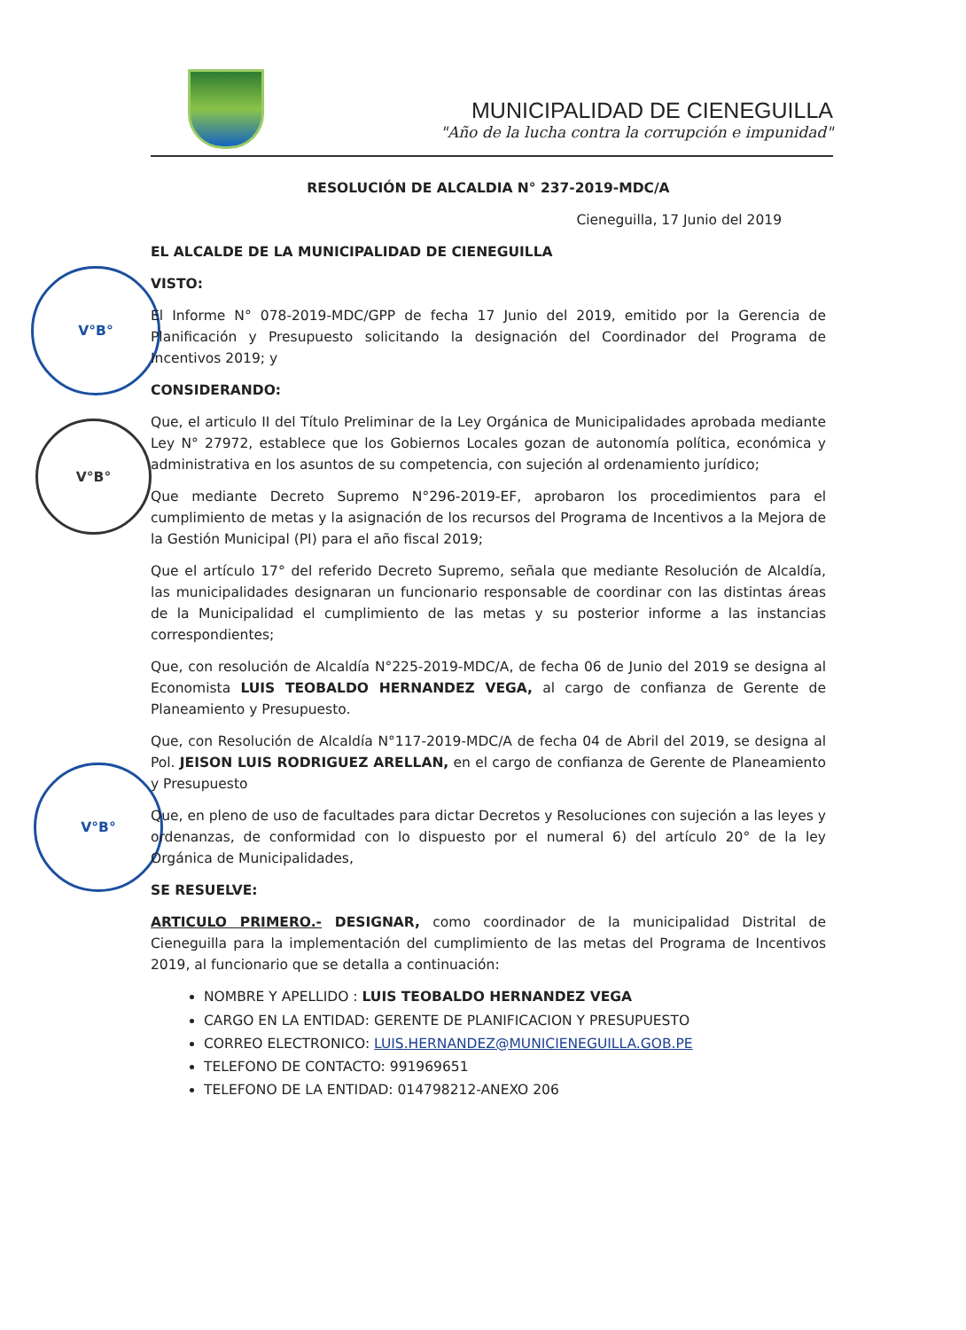MUNICIPALIDAD DE CIENEGUILLA
"Año de la lucha contra la corrupción e impunidad"
V°B°
V°B°
V°B°
RESOLUCIÓN DE ALCALDIA N° 237-2019-MDC/A
Cieneguilla, 17 Junio del 2019
EL ALCALDE DE LA MUNICIPALIDAD DE CIENEGUILLA
VISTO:
El Informe N° 078-2019-MDC/GPP de fecha 17 Junio del 2019, emitido por la Gerencia de Planificación y Presupuesto solicitando la designación del Coordinador del Programa de Incentivos 2019; y
CONSIDERANDO:
Que, el articulo II del Título Preliminar de la Ley Orgánica de Municipalidades aprobada mediante Ley N° 27972, establece que los Gobiernos Locales gozan de autonomía política, económica y administrativa en los asuntos de su competencia, con sujeción al ordenamiento jurídico;
Que mediante Decreto Supremo N°296-2019-EF, aprobaron los procedimientos para el cumplimiento de metas y la asignación de los recursos del Programa de Incentivos a la Mejora de la Gestión Municipal (PI) para el año fiscal 2019;
Que el artículo 17° del referido Decreto Supremo, señala que mediante Resolución de Alcaldía, las municipalidades designaran un funcionario responsable de coordinar con las distintas áreas de la Municipalidad el cumplimiento de las metas y su posterior informe a las instancias correspondientes;
Que, con resolución de Alcaldía N°225-2019-MDC/A, de fecha 06 de Junio del 2019 se designa al Economista LUIS TEOBALDO HERNANDEZ VEGA, al cargo de confianza de Gerente de Planeamiento y Presupuesto.
Que, con Resolución de Alcaldía N°117-2019-MDC/A de fecha 04 de Abril del 2019, se designa al Pol. JEISON LUIS RODRIGUEZ ARELLAN, en el cargo de confianza de Gerente de Planeamiento y Presupuesto
Que, en pleno de uso de facultades para dictar Decretos y Resoluciones con sujeción a las leyes y ordenanzas, de conformidad con lo dispuesto por el numeral 6) del artículo 20° de la ley Orgánica de Municipalidades,
SE RESUELVE:
ARTICULO PRIMERO.- DESIGNAR, como coordinador de la municipalidad Distrital de Cieneguilla para la implementación del cumplimiento de las metas del Programa de Incentivos 2019, al funcionario que se detalla a continuación:
NOMBRE Y APELLIDO : LUIS TEOBALDO HERNANDEZ VEGA
CARGO EN LA ENTIDAD: GERENTE DE PLANIFICACION Y PRESUPUESTO
CORREO ELECTRONICO: LUIS.HERNANDEZ@MUNICIENEGUILLA.GOB.PE
TELEFONO DE CONTACTO: 991969651
TELEFONO DE LA ENTIDAD: 014798212-ANEXO 206